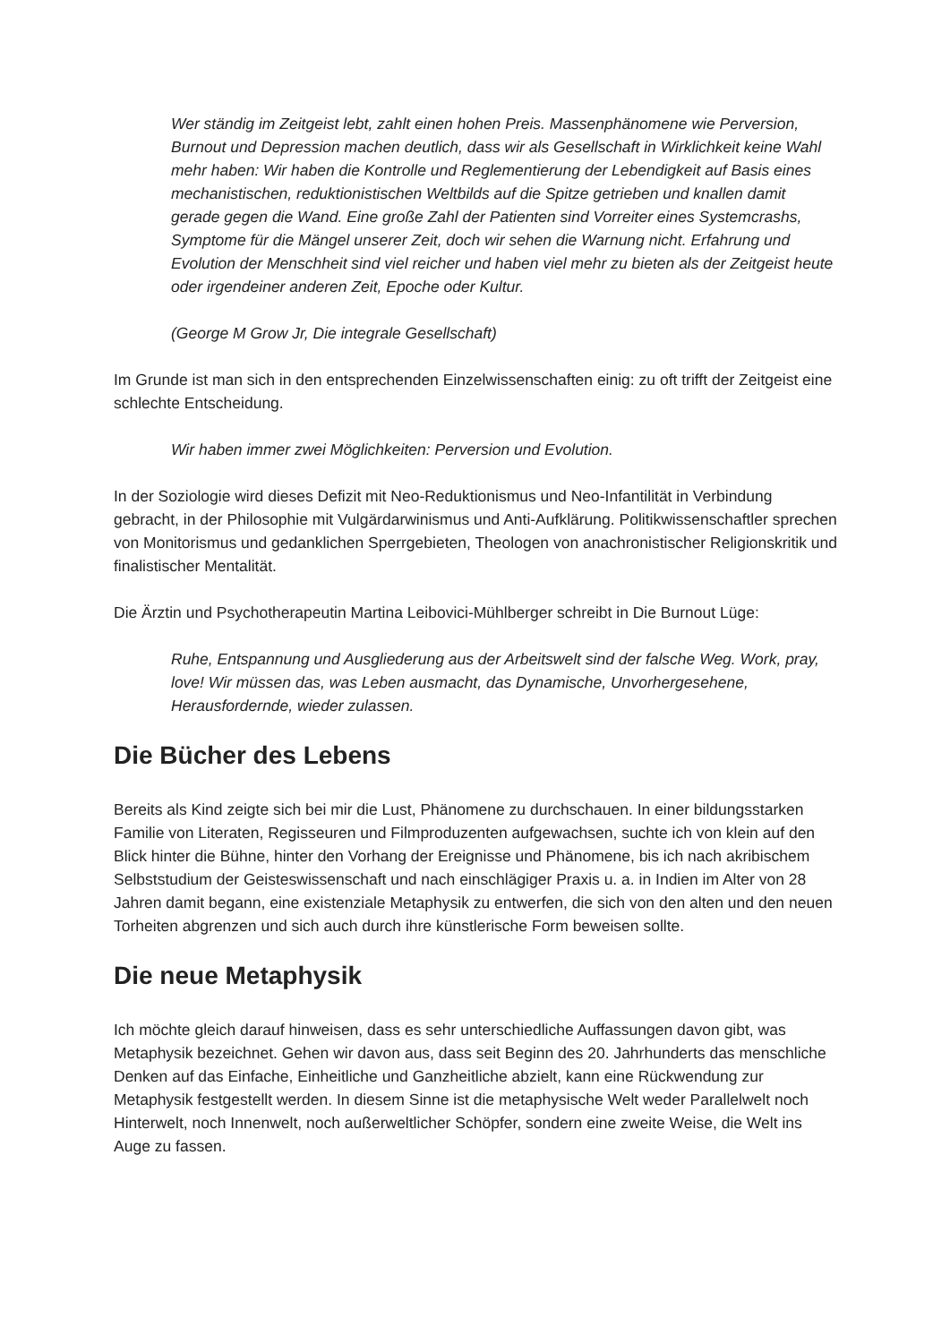Wer ständig im Zeitgeist lebt, zahlt einen hohen Preis. Massenphänomene wie Perversion, Burnout und Depression machen deutlich, dass wir als Gesellschaft in Wirklichkeit keine Wahl mehr haben: Wir haben die Kontrolle und Reglementierung der Lebendigkeit auf Basis eines mechanistischen, reduktionistischen Weltbilds auf die Spitze getrieben und knallen damit gerade gegen die Wand. Eine große Zahl der Patienten sind Vorreiter eines Systemcrashs, Symptome für die Mängel unserer Zeit, doch wir sehen die Warnung nicht. Erfahrung und Evolution der Menschheit sind viel reicher und haben viel mehr zu bieten als der Zeitgeist heute oder irgendeiner anderen Zeit, Epoche oder Kultur.
(George M Grow Jr, Die integrale Gesellschaft)
Im Grunde ist man sich in den entsprechenden Einzelwissenschaften einig: zu oft trifft der Zeitgeist eine schlechte Entscheidung.
Wir haben immer zwei Möglichkeiten: Perversion und Evolution.
In der Soziologie wird dieses Defizit mit Neo-Reduktionismus und Neo-Infantilität in Verbindung gebracht, in der Philosophie mit Vulgärdarwinismus und Anti-Aufklärung. Politikwissenschaftler sprechen von Monitorismus und gedanklichen Sperrgebieten, Theologen von anachronistischer Religionskritik und finalistischer Mentalität.
Die Ärztin und Psychotherapeutin Martina Leibovici-Mühlberger schreibt in Die Burnout Lüge:
Ruhe, Entspannung und Ausgliederung aus der Arbeitswelt sind der falsche Weg. Work, pray, love! Wir müssen das, was Leben ausmacht, das Dynamische, Unvorhergesehene, Herausfordernde, wieder zulassen.
Die Bücher des Lebens
Bereits als Kind zeigte sich bei mir die Lust, Phänomene zu durchschauen. In einer bildungsstarken Familie von Literaten, Regisseuren und Filmproduzenten aufgewachsen, suchte ich von klein auf den Blick hinter die Bühne, hinter den Vorhang der Ereignisse und Phänomene, bis ich nach akribischem Selbststudium der Geisteswissenschaft und nach einschlägiger Praxis u. a. in Indien im Alter von 28 Jahren damit begann, eine existenziale Metaphysik zu entwerfen, die sich von den alten und den neuen Torheiten abgrenzen und sich auch durch ihre künstlerische Form beweisen sollte.
Die neue Metaphysik
Ich möchte gleich darauf hinweisen, dass es sehr unterschiedliche Auffassungen davon gibt, was Metaphysik bezeichnet. Gehen wir davon aus, dass seit Beginn des 20. Jahrhunderts das menschliche Denken auf das Einfache, Einheitliche und Ganzheitliche abzielt, kann eine Rückwendung zur Metaphysik festgestellt werden. In diesem Sinne ist die metaphysische Welt weder Parallelwelt noch Hinterwelt, noch Innenwelt, noch außerweltlicher Schöpfer, sondern eine zweite Weise, die Welt ins Auge zu fassen.